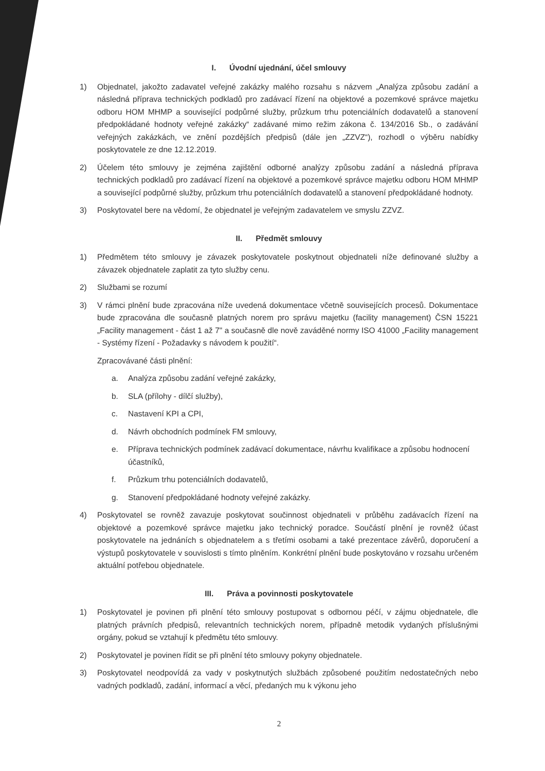I. Úvodní ujednání, účel smlouvy
1) Objednatel, jakožto zadavatel veřejné zakázky malého rozsahu s názvem „Analýza způsobu zadání a následná příprava technických podkladů pro zadávací řízení na objektové a pozemkové správce majetku odboru HOM MHMP a související podpůrné služby, průzkum trhu potenciálních dodavatelů a stanovení předpokládané hodnoty veřejné zakázky“ zadávané mimo režim zákona č. 134/2016 Sb., o zadávání veřejných zakázkách, ve znění pozdějších předpisů (dále jen „ZZVZ“), rozhodl o výběru nabídky poskytovatele ze dne 12.12.2019.
2) Účelem této smlouvy je zejména zajištění odborné analýzy způsobu zadání a následná příprava technických podkladů pro zadávací řízení na objektové a pozemkové správce majetku odboru HOM MHMP a související podpůrné služby, průzkum trhu potenciálních dodavatelů a stanovení předpokládané hodnoty.
3) Poskytovatel bere na vědomí, že objednatel je veřejným zadavatelem ve smyslu ZZVZ.
II. Předmět smlouvy
1) Předmětem této smlouvy je závazek poskytovatele poskytnout objednateli níže definované služby a závazek objednatele zaplatit za tyto služby cenu.
2) Službami se rozumí
3) V rámci plnění bude zpracována níže uvedená dokumentace včetně souvisejících procesů. Dokumentace bude zpracována dle současně platných norem pro správu majetku (facility management) ČSN 15221 „Facility management - část 1 až 7" a současně dle nově zaváděné normy ISO 41000 „Facility management - Systémy řízení - Požadavky s návodem k použití“.
Zpracovávané části plnění:
a. Analýza způsobu zadání veřejné zakázky,
b. SLA (přílohy - dílčí služby),
c. Nastavení KPI a CPI,
d. Návrh obchodních podmínek FM smlouvy,
e. Příprava technických podmínek zadávací dokumentace, návrhu kvalifikace a způsobu hodnocení účastníků,
f. Průzkum trhu potenciálních dodavatelů,
g. Stanovení předpokládané hodnoty veřejné zakázky.
4) Poskytovatel se rovněž zavazuje poskytovat součinnost objednateli v průběhu zadávacích řízení na objektové a pozemkové správce majetku jako technický poradce. Součástí plnění je rovněž účast poskytovatele na jednáních s objednatelem a s třetími osobami a také prezentace závěrů, doporučení a výstupů poskytovatele v souvislosti s tímto plněním. Konkrétní plnění bude poskytováno v rozsahu určeném aktuální potřebou objednatele.
III. Práva a povinnosti poskytovatele
1) Poskytovatel je povinen při plnění této smlouvy postupovat s odbornou péčí, v zájmu objednatele, dle platných právních předpisů, relevantních technických norem, případně metodik vydaných příslušnými orgány, pokud se vztahují k předmětu této smlouvy.
2) Poskytovatel je povinen řídit se při plnění této smlouvy pokyny objednatele.
3) Poskytovatel neodpovídá za vady v poskytnutých službách způsobené použitím nedostatečných nebo vadných podkladů, zadání, informací a věcí, předaných mu k výkonu jeho
2